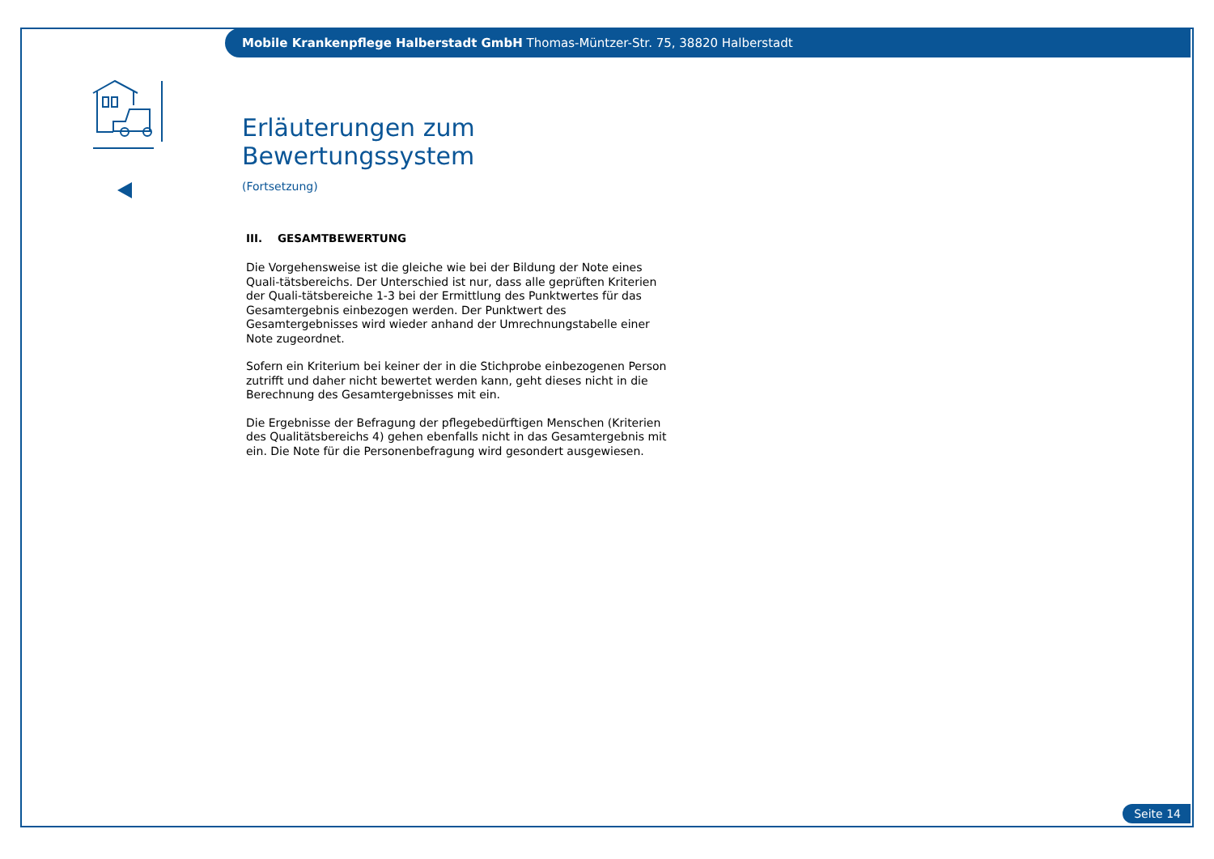Mobile Krankenpflege Halberstadt GmbH Thomas-Müntzer-Str. 75, 38820 Halberstadt
Erläuterungen zum Bewertungssystem
(Fortsetzung)
III. GESAMTBEWERTUNG
Die Vorgehensweise ist die gleiche wie bei der Bildung der Note eines Quali-tätsbereichs. Der Unterschied ist nur, dass alle geprüften Kriterien der Quali-tätsbereiche 1-3 bei der Ermittlung des Punktwertes für das Gesamtergebnis einbezogen werden. Der Punktwert des Gesamtergebnisses wird wieder anhand der Umrechnungstabelle einer Note zugeordnet.
Sofern ein Kriterium bei keiner der in die Stichprobe einbezogenen Person zutrifft und daher nicht bewertet werden kann, geht dieses nicht in die Berechnung des Gesamtergebnisses mit ein.
Die Ergebnisse der Befragung der pflegebedürftigen Menschen (Kriterien des Qualitätsbereichs 4) gehen ebenfalls nicht in das Gesamtergebnis mit ein. Die Note für die Personenbefragung wird gesondert ausgewiesen.
Seite 14